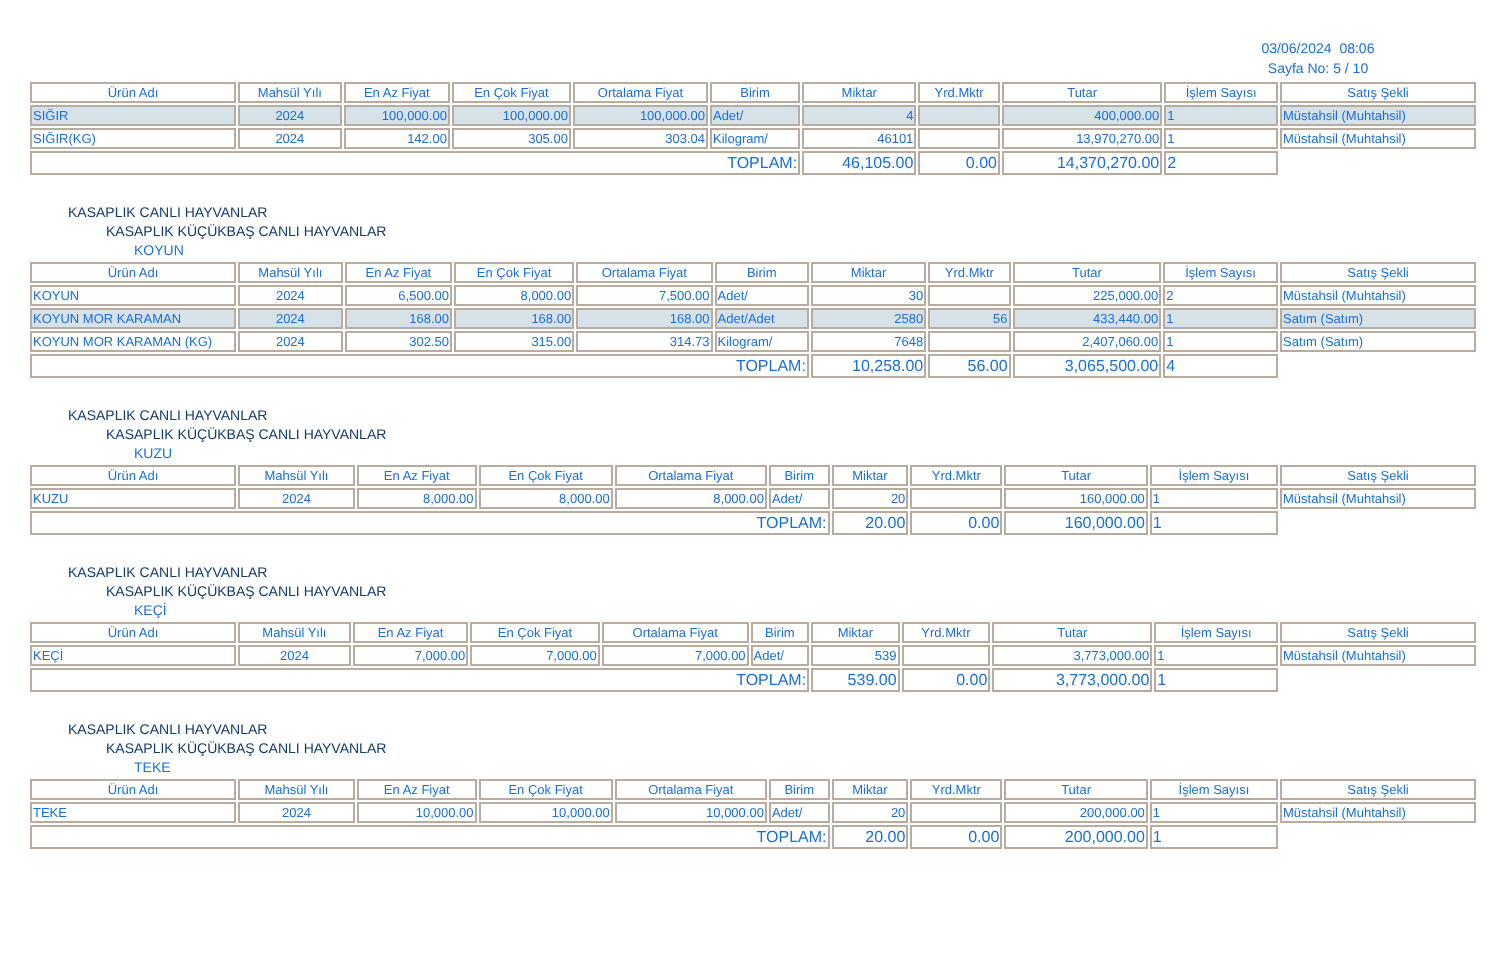03/06/2024 08:06
Sayfa No: 5 / 10
| Ürün Adı | Mahsül Yılı | En Az Fiyat | En Çok Fiyat | Ortalama Fiyat | Birim | Miktar | Yrd.Mktr | Tutar | İşlem Sayısı | Satış Şekli |
| --- | --- | --- | --- | --- | --- | --- | --- | --- | --- | --- |
| SIĞIR | 2024 | 100,000.00 | 100,000.00 | 100,000.00 | Adet/ | 4 | | 400,000.00 | 1 | Müstahsil (Muhtahsil) |
| SIĞIR(KG) | 2024 | 142.00 | 305.00 | 303.04 | Kilogram/ | 46101 | | 13,970,270.00 | 1 | Müstahsil (Muhtahsil) |
| TOPLAM: | | | | | | 46,105.00 | 0.00 | 14,370,270.00 | 2 | |
KASAPLIK CANLI HAYVANLAR
KASAPLIK KÜÇÜKBAŞ CANLI HAYVANLAR
KOYUN
| Ürün Adı | Mahsül Yılı | En Az Fiyat | En Çok Fiyat | Ortalama Fiyat | Birim | Miktar | Yrd.Mktr | Tutar | İşlem Sayısı | Satış Şekli |
| --- | --- | --- | --- | --- | --- | --- | --- | --- | --- | --- |
| KOYUN | 2024 | 6,500.00 | 8,000.00 | 7,500.00 | Adet/ | 30 | | 225,000.00 | 2 | Müstahsil (Muhtahsil) |
| KOYUN MOR KARAMAN | 2024 | 168.00 | 168.00 | 168.00 | Adet/Adet | 2580 | 56 | 433,440.00 | 1 | Satım (Satım) |
| KOYUN MOR KARAMAN (KG) | 2024 | 302.50 | 315.00 | 314.73 | Kilogram/ | 7648 | | 2,407,060.00 | 1 | Satım (Satım) |
| TOPLAM: | | | | | | 10,258.00 | 56.00 | 3,065,500.00 | 4 | |
KASAPLIK CANLI HAYVANLAR
KASAPLIK KÜÇÜKBAŞ CANLI HAYVANLAR
KUZU
| Ürün Adı | Mahsül Yılı | En Az Fiyat | En Çok Fiyat | Ortalama Fiyat | Birim | Miktar | Yrd.Mktr | Tutar | İşlem Sayısı | Satış Şekli |
| --- | --- | --- | --- | --- | --- | --- | --- | --- | --- | --- |
| KUZU | 2024 | 8,000.00 | 8,000.00 | 8,000.00 | Adet/ | 20 | | 160,000.00 | 1 | Müstahsil (Muhtahsil) |
| TOPLAM: | | | | | | 20.00 | 0.00 | 160,000.00 | 1 | |
KASAPLIK CANLI HAYVANLAR
KASAPLIK KÜÇÜKBAŞ CANLI HAYVANLAR
KEÇİ
| Ürün Adı | Mahsül Yılı | En Az Fiyat | En Çok Fiyat | Ortalama Fiyat | Birim | Miktar | Yrd.Mktr | Tutar | İşlem Sayısı | Satış Şekli |
| --- | --- | --- | --- | --- | --- | --- | --- | --- | --- | --- |
| KEÇİ | 2024 | 7,000.00 | 7,000.00 | 7,000.00 | Adet/ | 539 | | 3,773,000.00 | 1 | Müstahsil (Muhtahsil) |
| TOPLAM: | | | | | | 539.00 | 0.00 | 3,773,000.00 | 1 | |
KASAPLIK CANLI HAYVANLAR
KASAPLIK KÜÇÜKBAŞ CANLI HAYVANLAR
TEKE
| Ürün Adı | Mahsül Yılı | En Az Fiyat | En Çok Fiyat | Ortalama Fiyat | Birim | Miktar | Yrd.Mktr | Tutar | İşlem Sayısı | Satış Şekli |
| --- | --- | --- | --- | --- | --- | --- | --- | --- | --- | --- |
| TEKE | 2024 | 10,000.00 | 10,000.00 | 10,000.00 | Adet/ | 20 | | 200,000.00 | 1 | Müstahsil (Muhtahsil) |
| TOPLAM: | | | | | | 20.00 | 0.00 | 200,000.00 | 1 | |